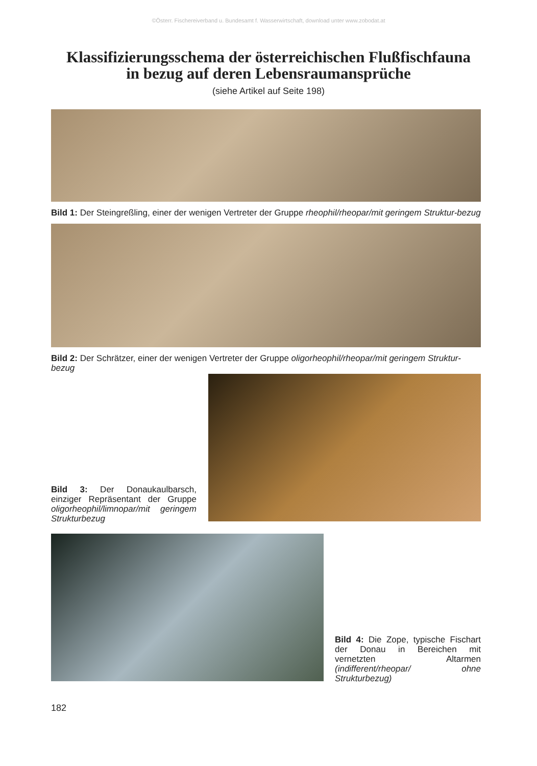©Österr. Fischereiverband u. Bundesamt f. Wasserwirtschaft, download unter www.zobodat.at
Klassifizierungsschema der österreichischen Flußfischfauna
in bezug auf deren Lebensraumansprüche
(siehe Artikel auf Seite 198)
Bild 1: Der Steingreßling, einer der wenigen Vertreter der Gruppe rheophil/rheopar/mit geringem Struktur-bezug
Bild 2: Der Schrätzer, einer der wenigen Vertreter der Gruppe oligorheophil/rheopar/mit geringem Struktur-bezug
Bild 3: Der Donaukaulbarsch, einziger Repräsentant der Gruppe oligorheophil/limnopar/mit geringem Strukturbezug
Bild 4: Die Zope, typische Fischart der Donau in Bereichen mit vernetzten Altarmen (indifferent/rheopar/ ohne Strukturbezug)
182